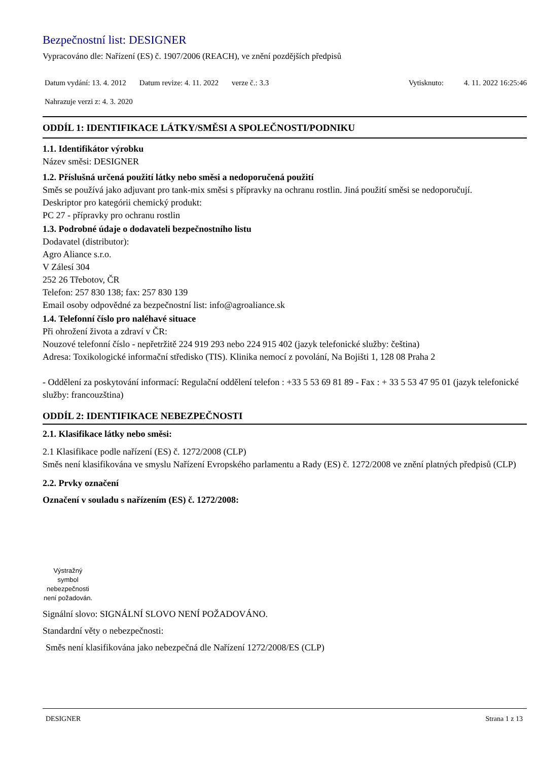Bezpečnostní list: DESIGNER
Vypracováno dle: Nařízení (ES) č. 1907/2006 (REACH), ve znění pozdějších předpisů
Datum vydání: 13. 4. 2012 Datum revize: 4. 11. 2022 verze č.: 3.3 Vytisknuto: 4. 11. 2022 16:25:46
Nahrazuje verzi z: 4. 3. 2020
ODDÍL 1: IDENTIFIKACE LÁTKY/SMĚSI A SPOLEČNOSTI/PODNIKU
1.1. Identifikátor výrobku
Název směsi: DESIGNER
1.2. Příslušná určená použití látky nebo směsi a nedoporučená použití
Směs se používá jako adjuvant pro tank-mix směsi s přípravky na ochranu rostlin. Jiná použití směsi se nedoporučují.
Deskriptor pro kategórii chemický produkt:
PC 27 - přípravky pro ochranu rostlin
1.3. Podrobné údaje o dodavateli bezpečnostního listu
Dodavatel (distributor):
Agro Aliance s.r.o.
V Zálesí 304
252 26 Třebotov, ČR
Telefon: 257 830 138; fax: 257 830 139
Email osoby odpovědné za bezpečnostní list: info@agroaliance.sk
1.4. Telefonní číslo pro naléhavé situace
Při ohrožení života a zdraví v ČR:
Nouzové telefonní číslo - nepřetržitě 224 919 293 nebo 224 915 402 (jazyk telefonické služby: čeština)
Adresa: Toxikologické informační středisko (TIS). Klinika nemocí z povolání, Na Bojišti 1, 128 08 Praha 2
- Oddělení za poskytování informací: Regulační oddělení telefon : +33 5 53 69 81 89 - Fax : + 33 5 53 47 95 01 (jazyk telefonické služby: francouzština)
ODDÍL 2: IDENTIFIKACE NEBEZPEČNOSTI
2.1. Klasifikace látky nebo směsi:
2.1 Klasifikace podle nařízení (ES) č. 1272/2008 (CLP)
Směs není klasifikována ve smyslu Nařízení Evropského parlamentu a Rady (ES) č. 1272/2008 ve znění platných předpisů (CLP)
2.2. Prvky označení
Označení v souladu s nařízením (ES) č. 1272/2008:
Výstražný symbol nebezpečnosti není požadován.
Signální slovo: SIGNÁLNÍ SLOVO NENÍ POŽADOVÁNO.
Standardní věty o nebezpečnosti:
Směs není klasifikována jako nebezpečná dle Nařízení 1272/2008/ES (CLP)
DESIGNER Strana 1 z 13